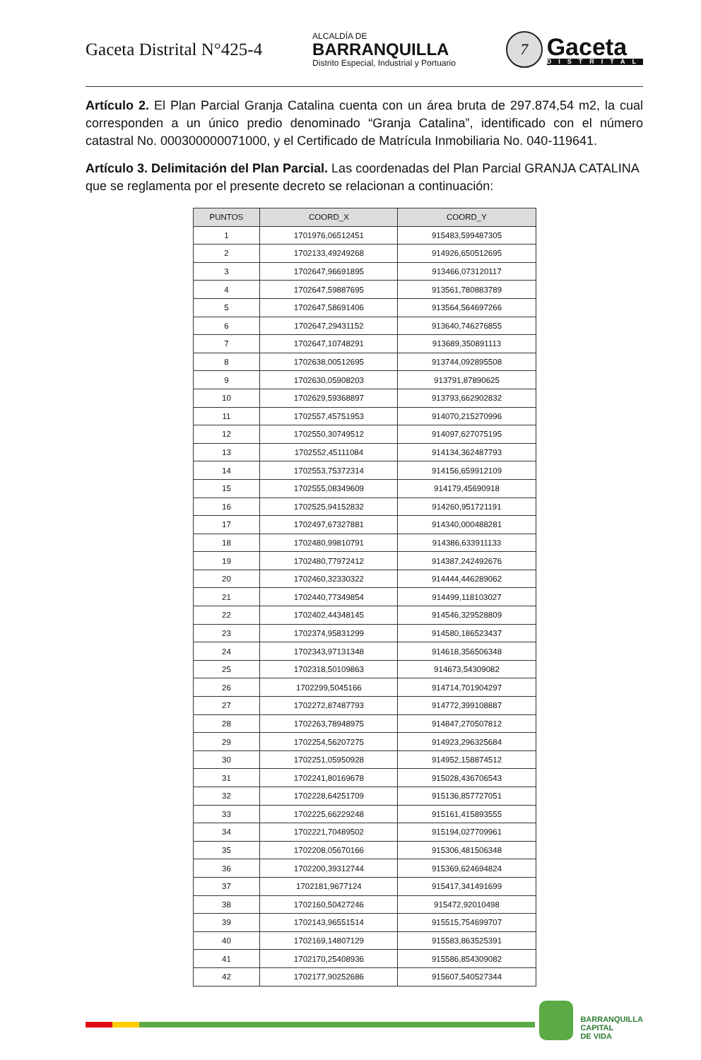Gaceta Distrital N°425-4
ALCALDÍA DE
BARRANQUILLA
Distrito Especial, Industrial y Portuario
7
Gaceta
DISTRITAL
Artículo 2. El Plan Parcial Granja Catalina cuenta con un área bruta de 297.874,54 m2, la cual corresponden a un único predio denominado “Granja Catalina”, identificado con el número catastral No. 000300000071000, y el Certificado de Matrícula Inmobiliaria No. 040-119641.
Artículo 3. Delimitación del Plan Parcial. Las coordenadas del Plan Parcial GRANJA CATALINA que se reglamenta por el presente decreto se relacionan a continuación:
| PUNTOS | COORD_X | COORD_Y |
| --- | --- | --- |
| 1 | 1701976,06512451 | 915483,599487305 |
| 2 | 1702133,49249268 | 914926,650512695 |
| 3 | 1702647,96691895 | 913466,073120117 |
| 4 | 1702647,59887695 | 913561,780883789 |
| 5 | 1702647,58691406 | 913564,564697266 |
| 6 | 1702647,29431152 | 913640,746276855 |
| 7 | 1702647,10748291 | 913689,350891113 |
| 8 | 1702638,00512695 | 913744,092895508 |
| 9 | 1702630,05908203 | 913791,87890625 |
| 10 | 1702629,59368897 | 913793,662902832 |
| 11 | 1702557,45751953 | 914070,215270996 |
| 12 | 1702550,30749512 | 914097,627075195 |
| 13 | 1702552,45111084 | 914134,362487793 |
| 14 | 1702553,75372314 | 914156,659912109 |
| 15 | 1702555,08349609 | 914179,45690918 |
| 16 | 1702525,94152832 | 914260,951721191 |
| 17 | 1702497,67327881 | 914340,000488281 |
| 18 | 1702480,99810791 | 914386,633911133 |
| 19 | 1702480,77972412 | 914387,242492676 |
| 20 | 1702460,32330322 | 914444,446289062 |
| 21 | 1702440,77349854 | 914499,118103027 |
| 22 | 1702402,44348145 | 914546,329528809 |
| 23 | 1702374,95831299 | 914580,186523437 |
| 24 | 1702343,97131348 | 914618,356506348 |
| 25 | 1702318,50109863 | 914673,54309082 |
| 26 | 1702299,5045166 | 914714,701904297 |
| 27 | 1702272,87487793 | 914772,399108887 |
| 28 | 1702263,78948975 | 914847,270507812 |
| 29 | 1702254,56207275 | 914923,296325684 |
| 30 | 1702251,05950928 | 914952,158874512 |
| 31 | 1702241,80169678 | 915028,436706543 |
| 32 | 1702228,64251709 | 915136,857727051 |
| 33 | 1702225,66229248 | 915161,415893555 |
| 34 | 1702221,70489502 | 915194,027709961 |
| 35 | 1702208,05670166 | 915306,481506348 |
| 36 | 1702200,39312744 | 915369,624694824 |
| 37 | 1702181,9677124 | 915417,341491699 |
| 38 | 1702160,50427246 | 915472,92010498 |
| 39 | 1702143,96551514 | 915515,754699707 |
| 40 | 1702169,14807129 | 915583,863525391 |
| 41 | 1702170,25408936 | 915586,854309082 |
| 42 | 1702177,90252686 | 915607,540527344 |
BARRANQUILLA
CAPITAL
DE VIDA